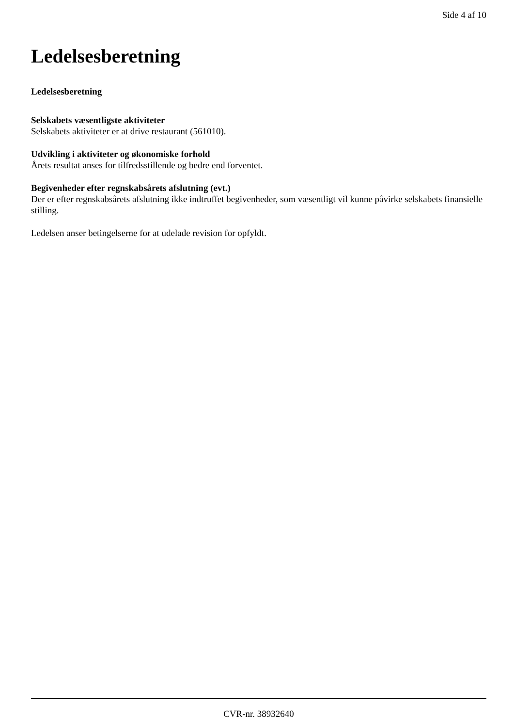Side 4 af 10
Ledelsesberetning
Ledelsesberetning
Selskabets væsentligste aktiviteter
Selskabets aktiviteter er at drive restaurant (561010).
Udvikling i aktiviteter og økonomiske forhold
Årets resultat anses for tilfredsstillende og bedre end forventet.
Begivenheder efter regnskabsårets afslutning (evt.)
Der er efter regnskabsårets afslutning ikke indtruffet begivenheder, som væsentligt vil kunne påvirke selskabets finansielle stilling.
Ledelsen anser betingelserne for at udelade revision for opfyldt.
CVR-nr. 38932640